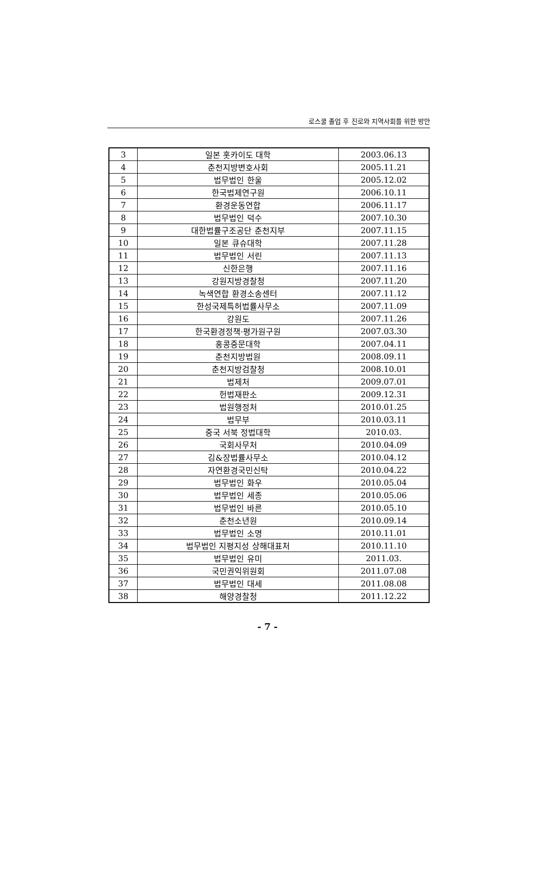로스쿨 졸업 후 진로와 지역사회를 위한 방안
| 3 | 일본 홋카이도 대학 | 2003.06.13 |
| 4 | 춘천지방변호사회 | 2005.11.21 |
| 5 | 법무법인 한울 | 2005.12.02 |
| 6 | 한국법제연구원 | 2006.10.11 |
| 7 | 환경운동연합 | 2006.11.17 |
| 8 | 법무법인 덕수 | 2007.10.30 |
| 9 | 대한법률구조공단 춘천지부 | 2007.11.15 |
| 10 | 일본 큐슈대학 | 2007.11.28 |
| 11 | 법무법인 서린 | 2007.11.13 |
| 12 | 신한은행 | 2007.11.16 |
| 13 | 강원지방경찰청 | 2007.11.20 |
| 14 | 녹색연합 환경소송센터 | 2007.11.12 |
| 15 | 한성국제특허법률사무소 | 2007.11.09 |
| 16 | 강원도 | 2007.11.26 |
| 17 | 한국환경정책·평가원구원 | 2007.03.30 |
| 18 | 홍콩중문대학 | 2007.04.11 |
| 19 | 춘천지방법원 | 2008.09.11 |
| 20 | 춘천지방검찰청 | 2008.10.01 |
| 21 | 법제처 | 2009.07.01 |
| 22 | 헌법재판소 | 2009.12.31 |
| 23 | 법원행정처 | 2010.01.25 |
| 24 | 법무부 | 2010.03.11 |
| 25 | 중국 서북 정법대학 | 2010.03. |
| 26 | 국회사무처 | 2010.04.09 |
| 27 | 김&장법률사무소 | 2010.04.12 |
| 28 | 자연환경국민신탁 | 2010.04.22 |
| 29 | 법무법인 화우 | 2010.05.04 |
| 30 | 법무법인 세종 | 2010.05.06 |
| 31 | 법무법인 바른 | 2010.05.10 |
| 32 | 춘천소년원 | 2010.09.14 |
| 33 | 법무법인 소명 | 2010.11.01 |
| 34 | 법무법인 지평지성 상해대표처 | 2010.11.10 |
| 35 | 법무법인 유미 | 2011.03. |
| 36 | 국민권익위원회 | 2011.07.08 |
| 37 | 법무법인 대세 | 2011.08.08 |
| 38 | 해양경찰청 | 2011.12.22 |
- 7 -